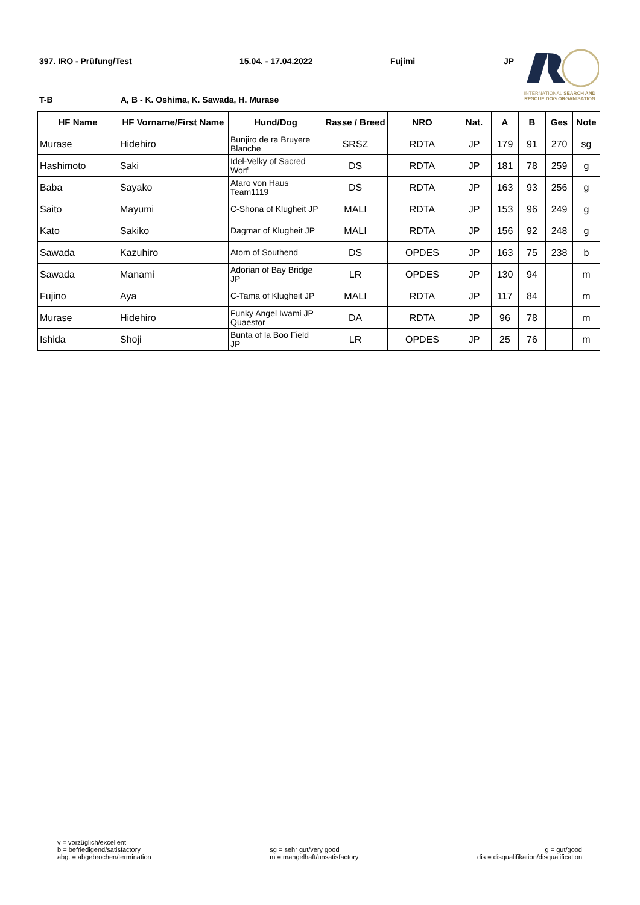397. IRO - Prüfung/Test 15.04. - 17.04.2022 Fujimi JP
T-B A, B - K. Oshima, K. Sawada, H. Murase
INTERNATIONAL SEARCH AND RESCUE DOG ORGANISATION
| HF Name | HF Vorname/First Name | Hund/Dog | Rasse / Breed | NRO | Nat. | A | B | Ges | Note |
| --- | --- | --- | --- | --- | --- | --- | --- | --- | --- |
| Murase | Hidehiro | Bunjiro de ra Bruyere Blanche | SRSZ | RDTA | JP | 179 | 91 | 270 | sg |
| Hashimoto | Saki | Idel-Velky of Sacred Worf | DS | RDTA | JP | 181 | 78 | 259 | g |
| Baba | Sayako | Ataro von Haus Team1119 | DS | RDTA | JP | 163 | 93 | 256 | g |
| Saito | Mayumi | C-Shona of Klugheit JP | MALI | RDTA | JP | 153 | 96 | 249 | g |
| Kato | Sakiko | Dagmar of Klugheit JP | MALI | RDTA | JP | 156 | 92 | 248 | g |
| Sawada | Kazuhiro | Atom of Southend | DS | OPDES | JP | 163 | 75 | 238 | b |
| Sawada | Manami | Adorian of Bay Bridge JP | LR | OPDES | JP | 130 | 94 | | m |
| Fujino | Aya | C-Tama of Klugheit JP | MALI | RDTA | JP | 117 | 84 | | m |
| Murase | Hidehiro | Funky Angel Iwami JP Quaestor | DA | RDTA | JP | 96 | 78 | | m |
| Ishida | Shoji | Bunta of la Boo Field JP | LR | OPDES | JP | 25 | 76 | | m |
v = vorzüglich/excellent
b = befriedigend/satisfactory
abg. = abgebrochen/termination
sg = sehr gut/very good
m = mangelhaft/unsatisfactory
g = gut/good
dis = disqualifikation/disqualification